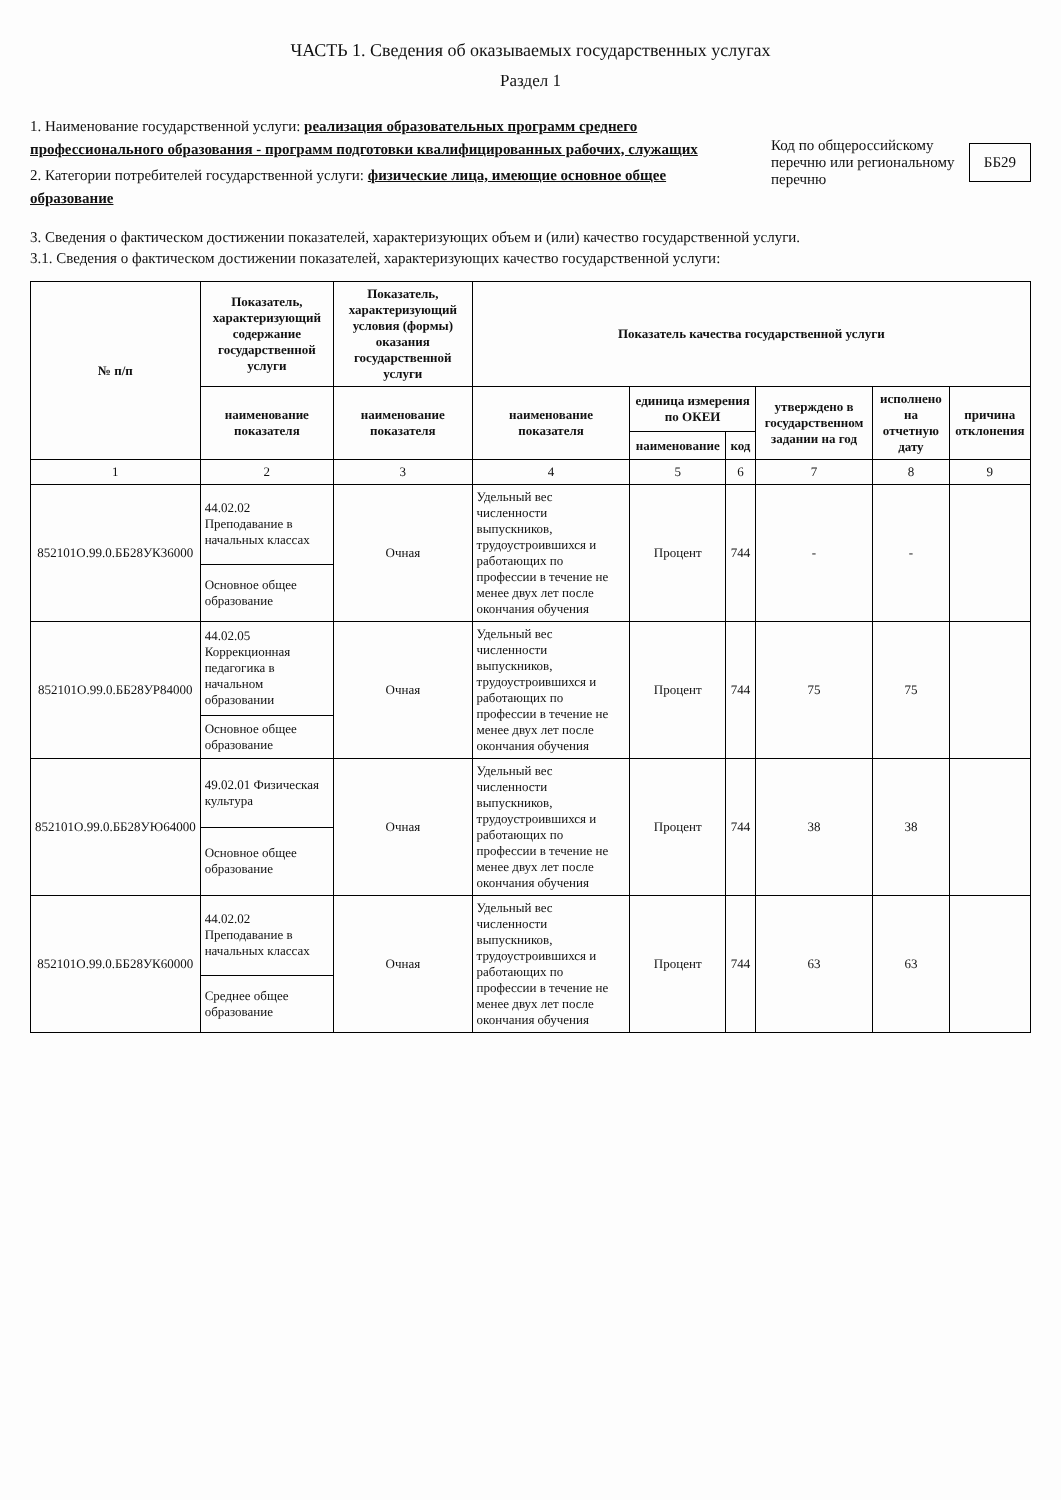ЧАСТЬ 1. Сведения об оказываемых государственных услугах
Раздел 1
1. Наименование государственной услуги: реализация образовательных программ среднего профессионального образования - программ подготовки квалифицированных рабочих, служащих
2. Категории потребителей государственной услуги: физические лица, имеющие основное общее образование
Код по общероссийскому перечню или региональному перечню ББ29
3. Сведения о фактическом достижении показателей, характеризующих объем и (или) качество государственной услуги.
3.1. Сведения о фактическом достижении показателей, характеризующих качество государственной услуги:
| № п/п | Показатель, характеризующий содержание государственной услуги | Показатель, характеризующий условия (формы) оказания государственной услуги | Показатель качества государственной услуги | | | | | |
| --- | --- | --- | --- | --- | --- | --- | --- | --- |
| | наименование показателя | наименование показателя | наименование показателя | единица измерения по ОКЕИ | | утверждено в государственном задании на год | исполнено на отчетную дату | причина отклонения |
| | | | | наименование | код | | | |
| 1 | 2 | 3 | 4 | 5 | 6 | 7 | 8 | 9 |
| 852101О.99.0.ББ28УК36000 | 44.02.02 Преподавание в начальных классах | Очная | Удельный вес численности выпускников, трудоустроившихся и работающих по профессии в течение не менее двух лет после окончания обучения | Процент | 744 | - | - | |
| | Основное общее образование | | | | | | | |
| 852101О.99.0.ББ28УР84000 | 44.02.05 Коррекционная педагогика в начальном образовании | Очная | Удельный вес численности выпускников, трудоустроившихся и работающих по профессии в течение не менее двух лет после окончания обучения | Процент | 744 | 75 | 75 | |
| | Основное общее образование | | | | | | | |
| 852101О.99.0.ББ28УЮ64000 | 49.02.01 Физическая культура | Очная | Удельный вес численности выпускников, трудоустроившихся и работающих по профессии в течение не менее двух лет после окончания обучения | Процент | 744 | 38 | 38 | |
| | Основное общее образование | | | | | | | |
| 852101О.99.0.ББ28УК60000 | 44.02.02 Преподавание в начальных классах | Очная | Удельный вес численности выпускников, трудоустроившихся и работающих по профессии в течение не менее двух лет после окончания обучения | Процент | 744 | 63 | 63 | |
| | Среднее общее образование | | | | | | | |